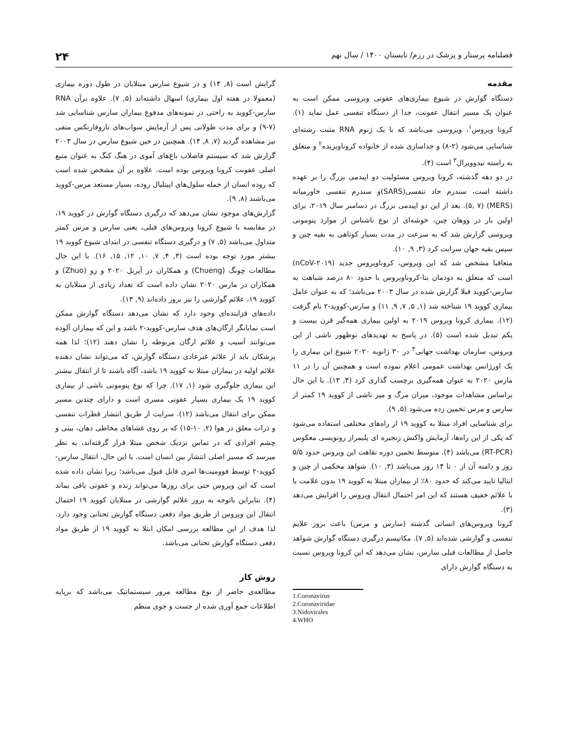فصلنامه پرستار و پزشک در رزم/ تابستان ۱۴۰۰ / سال نهم ۲۴
مقدمه
دستگاه گوارش در شیوع بیماری‌های عفونی ویروسی ممکن است به عنوان یک مسیر انتقال عفونت، جدا از دستگاه تنفسی عمل نماید (۱). کرونا ویروس<sup>۱</sup>، ویروسی می‌باشد که با یک ژنوم RNA مثبت رشته‌ای شناسایی می‌شود (۲-۸) و جداسازی شده از خانواده کروناویریده<sup>۲</sup> و متعلق به راسته نیدوویرال<sup>۳</sup> است (۴).
در دو دهه گذشته، کرونا ویروس مسئولیت دو اپیدمی بزرگ را بر عهده داشته است، سندرم حاد تنفسی(SARS)و سندرم تنفسی خاورمیانه (MERS) (۵, ۷). بعد از این دو اپیدمی بزرگ در دسامبر سال ۲۰۱۹، برای اولین بار در ووهان چین، خوشه‌ای از نوع ناشناس از موارد پنومونی ویروسی گزارش شد که به سرعت در مدت بسیار کوتاهی به بقیه چین و سپس بقیه جهان سرایت کرد (۳, ۹, ۱۰).
متعاقبا مشخص شد که این ویروس، کروناویروس جدید (nCoV-۲۰۱۹) است که متعلق به دودمان بتا-کروناویروس با حدود ۸۰ درصد شباهت به سارس-کووید قبلا گزارش شده در سال ۲۰۰۳ می‌باشد؛ که به عنوان عامل بیماری کووید ۱۹ شناخته شد (۱, ۵, ۷, ۹, ۱۱) و سارس-کووید-۲ نام گرفت (۱۲). بیماری کرونا ویروس ۲۰۱۹ به اولین بیماری همه‌گیر قرن بیست و یکم تبدیل شده است (۵). در پاسخ به تهدیدهای نوظهور ناشی از این ویروس، سازمان بهداشت جهانی<sup>۴</sup> در ۳۰ ژانویه ۲۰۲۰ شیوع این بیماری را یک اورژانس بهداشت عمومی اعلام نموده است و همچنین آن را در ۱۱ مارس ۲۰۲۰ به عنوان همه‌گیری برچسب گذاری کرد (۴, ۱۳). با این حال براساس مشاهدات موجود، میزان مرگ و میر ناشی از کووید ۱۹ کمتر از سارس و مرس تخمین زده می‌شود (۵, ۹).
برای شناسایی افراد مبتلا به کووید ۱۹ از راه‌های مختلفی استفاده می‌شود که یکی از این راه‌ها، آزمایش واکنش زنجیره ای پلیمراز رونویسی معکوس (RT-PCR) می‌باشد (۴). متوسط تخمین دوره نقاهت این ویروس حدود ۵/۵ روز و دامنه آن از ۰ تا ۱۴ روز می‌باشد (۳, ۱۰). شواهد محکمی از چین و ایتالیا تایید می‌کند که حدود ۸۰٪ از بیماران مبتلا به کووید ۱۹ بدون علامت یا با علائم خفیف هستند که این امر احتمال انتقال ویروس را افزایش می‌دهد (۳).
کرونا ویروس‌های انسانی گذشته (سارس و مرس) باعث بروز علایم تنفسی و گوارشی شده‌اند (۵, ۷). مکانیسم درگیری دستگاه گوارش شواهد حاصل از مطالعات قبلی سارس، نشان می‌دهد که این کرونا ویروس نسبت به دستگاه گوارش دارای
1.Coronavirus
2.Coronaviridae
3.Nidovirales
4.WHO
گرایش است (۸, ۱۴) و در شیوع سارس مبتلایان در طول دوره بیماری (معمولا در هفته اول بیماری) اسهال داشته‌اند (۵, ۷). علاوه برآن RNA سارس-کووید به راحتی در نمونه‌های مدفوع بیماران سارس شناسایی شد (۷-۹) و برای مدت طولانی پس از آزمایش سواب‌های نازوفارنکس منفی نیز مشاهده گردید (۷, ۸, ۱۴). همچنین در حین شیوع سارس در سال ۲۰۰۳ گزارش شد که سیستم فاضلاب باغ‌های آموی در هنگ کنگ به عنوان منبع اصلی عفونت کرونا ویروس بوده است. علاوه بر آن مشخص شده است که روده انسان از جمله سلول‌های اپیتلیال روده، بسیار مستعد مرس-کووید می‌باشند (۸, ۹).
گزارش‌های موجود نشان می‌دهد که درگیری دستگاه گوارش در کووید ۱۹، در مقایسه با شیوع کرونا ویروس‌های قبلی، یعنی سارس و مرس کمتر متداول می‌باشد (۵, ۷) و درگیری دستگاه تنفسی در ابتدای شیوع کووید ۱۹ بیشتر مورد توجه بوده است (۳, ۴, ۷, ۱۰, ۱۲, ۱۵, ۱۶). با این حال مطالعات چونگ (Chueng) و همکاران در آپریل ۲۰۲۰ و زو (Zhuo) و همکاران در مارس ۲۰۲۰ نشان داده است که تعداد زیادی از مبتلایان به کووید ۱۹، علائم گوارشی را نیز بروز داده‌اند (۹, ۱۳).
داده‌های فزاینده‌ای وجود دارد که نشان می‌دهد دستگاه گوارش ممکن است نمایانگر ارگان‌های هدف سارس-کووید-۲ باشد و این که بیماران آلوده می‌توانند آسیب و علائم ارگان مربوطه را نشان دهند (۱۲)؛ لذا همه پزشکان باید از علائم غیرعادی دستگاه گوارش، که می‌تواند نشان دهنده علائم اولیه در بیماران مبتلا به کووید ۱۹ باشد، آگاه باشند تا از انتقال بیشتر این بیماری جلوگیری شود (۱, ۱۷). چرا که نوع پنومونی ناشی از بیماری کووید ۱۹ یک بیماری بسیار عفونی مسری است و دارای چندین مسیر ممکن برای انتقال می‌باشد (۱۲). سرایت از طریق انتشار قطرات تنفسی و ذرات معلق در هوا (۲, ۱۰-۱۵) که بر روی غشاهای مخاطی دهان، بینی و چشم افرادی که در تماس نزدیک شخص مبتلا قرار گرفته‌اند، به نظر میرسد که مسیر اصلی انتشار بین انسان است. با این حال، انتقال سارس-کووید-۲ توسط فوومیت‌ها امری قابل قبول می‌باشد؛ زیرا نشان داده شده است که این ویروس حتی برای روزها می‌تواند زنده و عفونی باقی بماند (۴). بنابراین باتوجه به بروز علائم گوارشی در مبتلایان کووید ۱۹ احتمال انتقال این ویروس از طریق مواد دفعی دستگاه گوارش تحتانی وجود دارد. لذا هدف از این مطالعه بررسی امکان ابتلا به کووید ۱۹ از طریق مواد دفعی دستگاه گوارش تحتانی می‌باشد.
روش کار
مطالعه‌ی حاضر از نوع مطالعه مرور سیستماتیک می‌باشد که برپایه اطلاعات جمع آوری شده از جست و جوی منظم